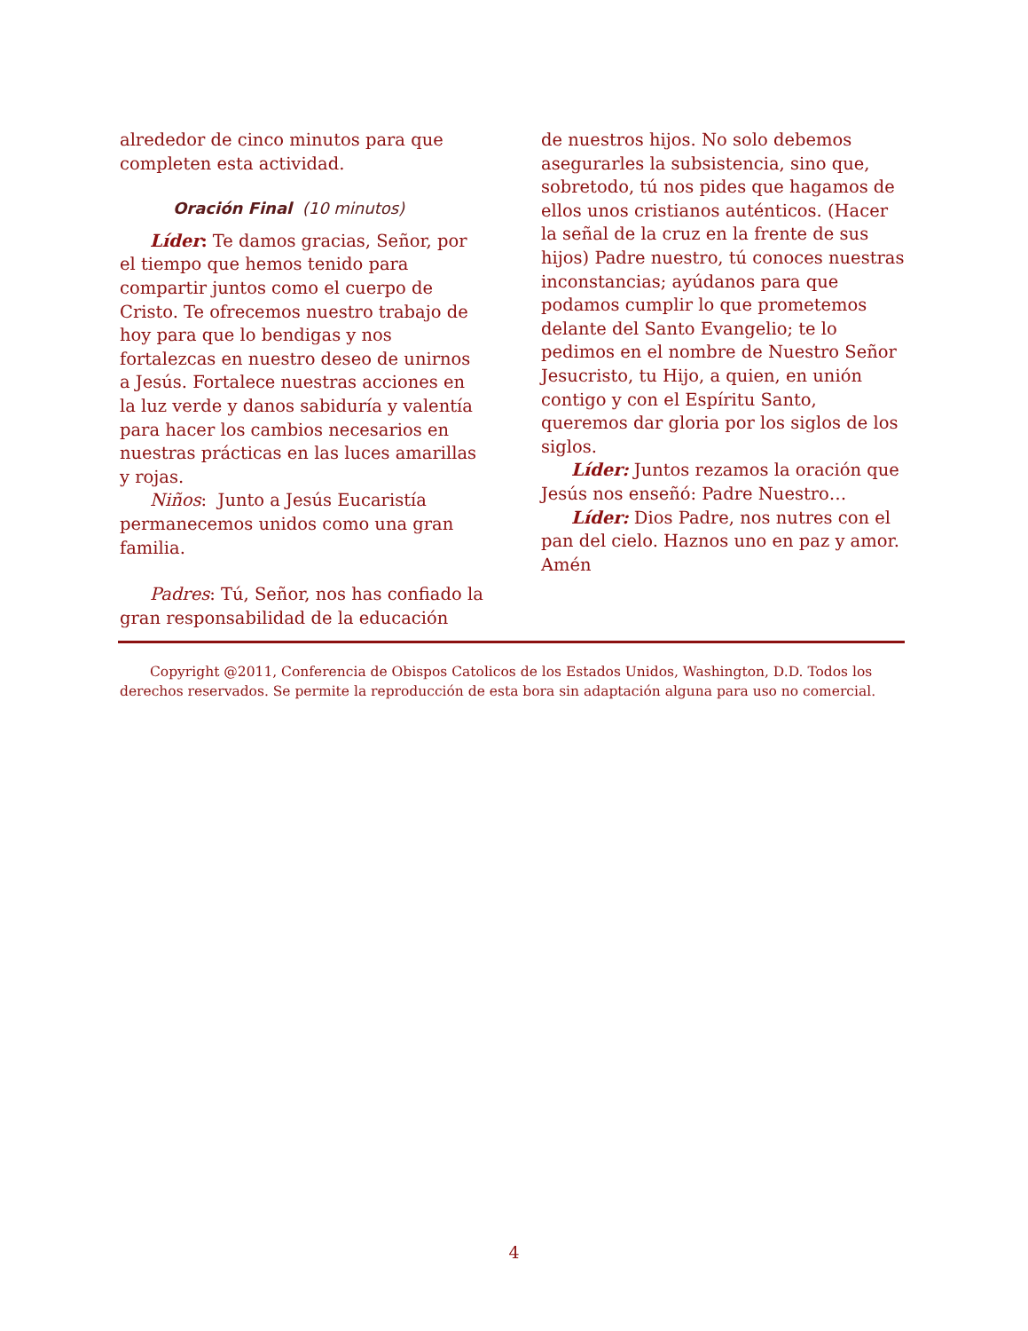alrededor de cinco minutos para que completen esta actividad.
Oración Final (10 minutos)
Líder: Te damos gracias, Señor, por el tiempo que hemos tenido para compartir juntos como el cuerpo de Cristo. Te ofrecemos nuestro trabajo de hoy para que lo bendigas y nos fortalezcas en nuestro deseo de unirnos a Jesús. Fortalece nuestras acciones en la luz verde y danos sabiduría y valentía para hacer los cambios necesarios en nuestras prácticas en las luces amarillas y rojas.
Niños: Junto a Jesús Eucaristía permanecemos unidos como una gran familia.
Padres: Tú, Señor, nos has confiado la gran responsabilidad de la educación
de nuestros hijos. No solo debemos asegurarles la subsistencia, sino que, sobretodo, tú nos pides que hagamos de ellos unos cristianos auténticos. (Hacer la señal de la cruz en la frente de sus hijos) Padre nuestro, tú conoces nuestras inconstancias; ayúdanos para que podamos cumplir lo que prometemos delante del Santo Evangelio; te lo pedimos en el nombre de Nuestro Señor Jesucristo, tu Hijo, a quien, en unión contigo y con el Espíritu Santo, queremos dar gloria por los siglos de los siglos.
Líder: Juntos rezamos la oración que Jesús nos enseñó: Padre Nuestro…
Líder: Dios Padre, nos nutres con el pan del cielo. Haznos uno en paz y amor. Amén
Copyright @2011, Conferencia de Obispos Catolicos de los Estados Unidos, Washington, D.D. Todos los derechos reservados. Se permite la reproducción de esta bora sin adaptación alguna para uso no comercial.
4